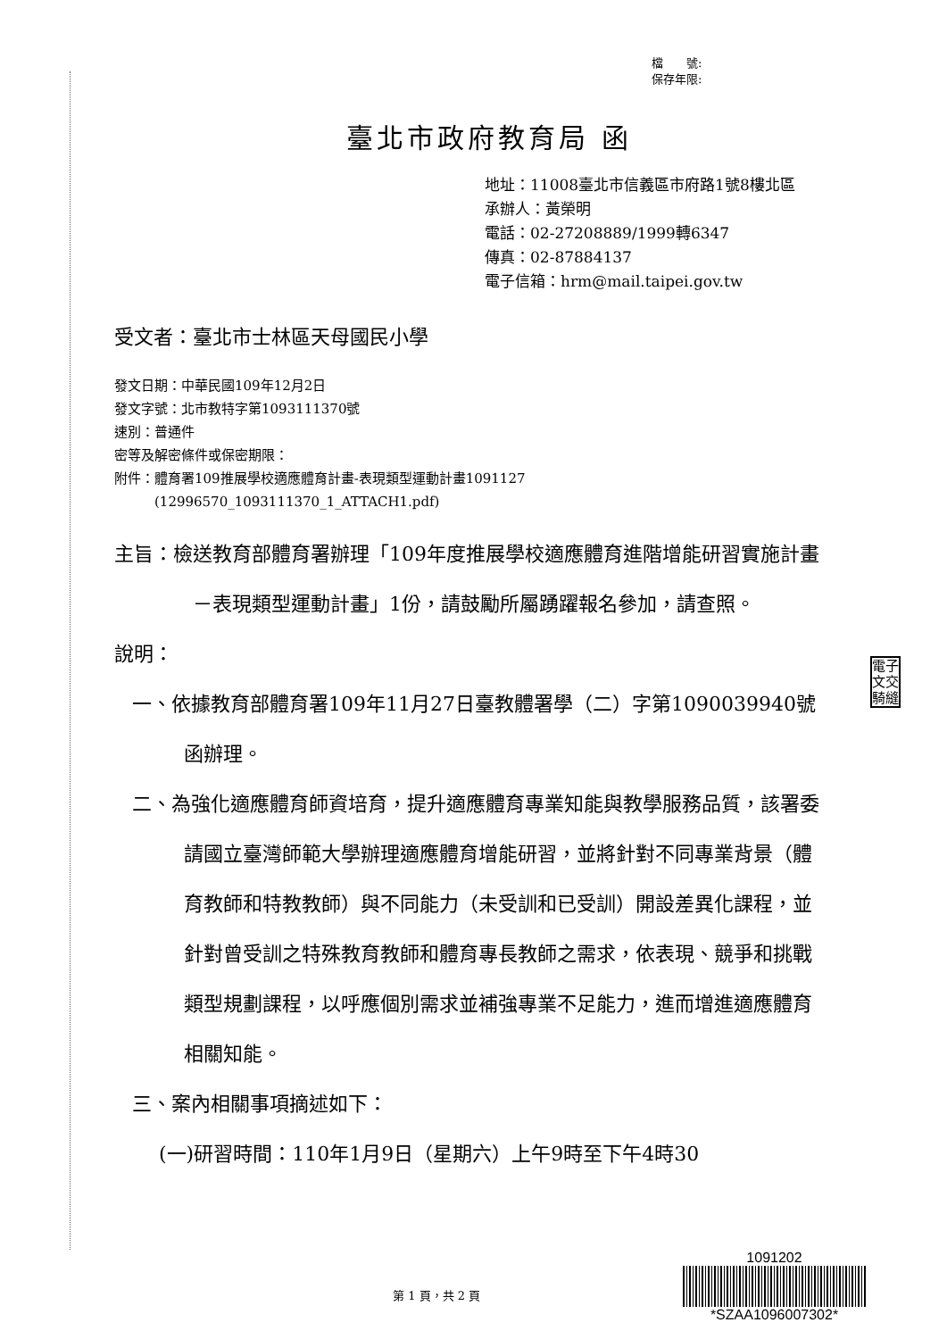檔　　號:
保存年限:
臺北市政府教育局 函
地址：11008臺北市信義區市府路1號8樓北區
承辦人：黃榮明
電話：02-27208889/1999轉6347
傳真：02-87884137
電子信箱：hrm@mail.taipei.gov.tw
受文者：臺北市士林區天母國民小學
發文日期：中華民國109年12月2日
發文字號：北市教特字第1093111370號
速別：普通件
密等及解密條件或保密期限：
附件：體育署109推展學校適應體育計畫-表現類型運動計畫1091127
　　　(12996570_1093111370_1_ATTACH1.pdf)
主旨：檢送教育部體育署辦理「109年度推展學校適應體育進階增能研習實施計畫－表現類型運動計畫」1份，請鼓勵所屬踴躍報名參加，請查照。
說明：
一、依據教育部體育署109年11月27日臺教體署學（二）字第1090039940號函辦理。
二、為強化適應體育師資培育，提升適應體育專業知能與教學服務品質，該署委請國立臺灣師範大學辦理適應體育增能研習，並將針對不同專業背景（體育教師和特教教師）與不同能力（未受訓和已受訓）開設差異化課程，並針對曾受訓之特殊教育教師和體育專長教師之需求，依表現、競爭和挑戰類型規劃課程，以呼應個別需求並補強專業不足能力，進而增進適應體育相關知能。
三、案內相關事項摘述如下：
(一)研習時間：110年1月9日（星期六）上午9時至下午4時30
電子
文交
騎縫
第 1 頁，共 2 頁
1091202
*SZAA1096007302*